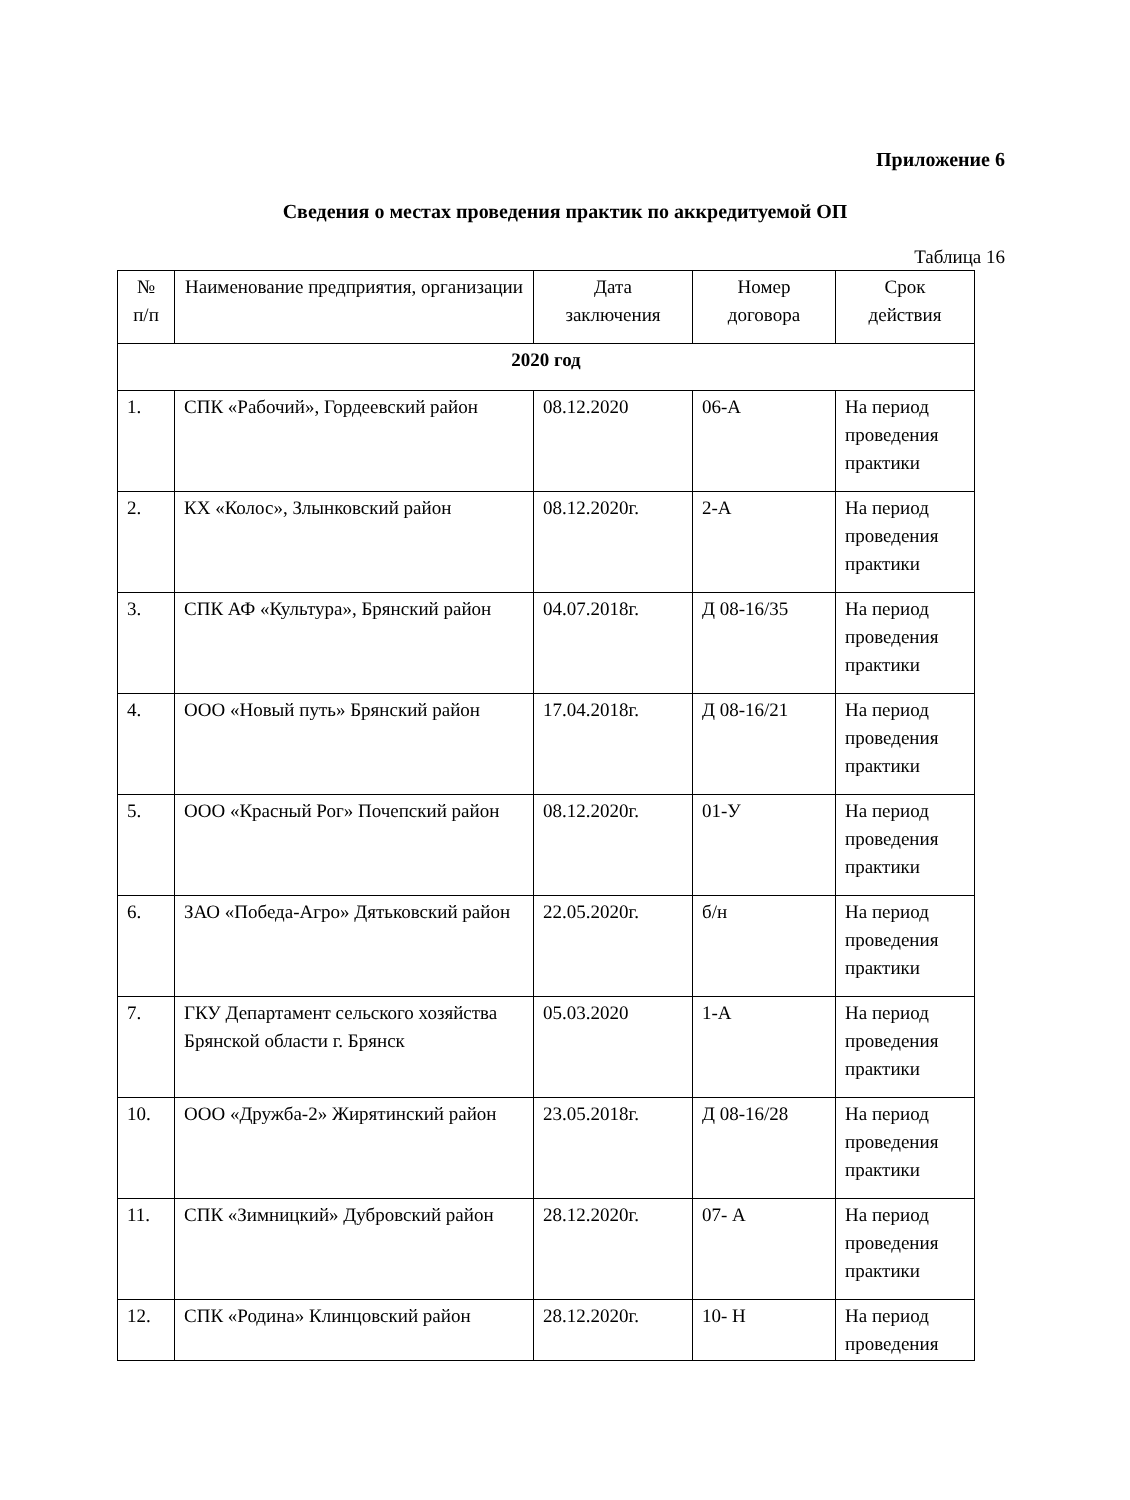Приложение 6
Сведения о местах проведения практик по аккредитуемой ОП
Таблица 16
| № п/п | Наименование предприятия, организации | Дата заключения | Номер договора | Срок действия |
| --- | --- | --- | --- | --- |
| 2020 год | | | | |
| 1. | СПК «Рабочий», Гордеевский район | 08.12.2020 | 06-А | На период проведения практики |
| 2. | КХ «Колос», Злынковский район | 08.12.2020г. | 2-А | На период проведения практики |
| 3. | СПК АФ «Культура», Брянский район | 04.07.2018г. | Д 08-16/35 | На период проведения практики |
| 4. | ООО «Новый путь» Брянский район | 17.04.2018г. | Д 08-16/21 | На период проведения практики |
| 5. | ООО «Красный Рог» Почепский район | 08.12.2020г. | 01-У | На период проведения практики |
| 6. | ЗАО «Победа-Агро» Дятьковский район | 22.05.2020г. | б/н | На период проведения практики |
| 7. | ГКУ Департамент сельского хозяйства Брянской области г. Брянск | 05.03.2020 | 1-А | На период проведения практики |
| 10. | ООО «Дружба-2» Жирятинский район | 23.05.2018г. | Д 08-16/28 | На период проведения практики |
| 11. | СПК «Зимницкий» Дубровский район | 28.12.2020г. | 07- А | На период проведения практики |
| 12. | СПК «Родина» Клинцовский район | 28.12.2020г. | 10- Н | На период проведения |